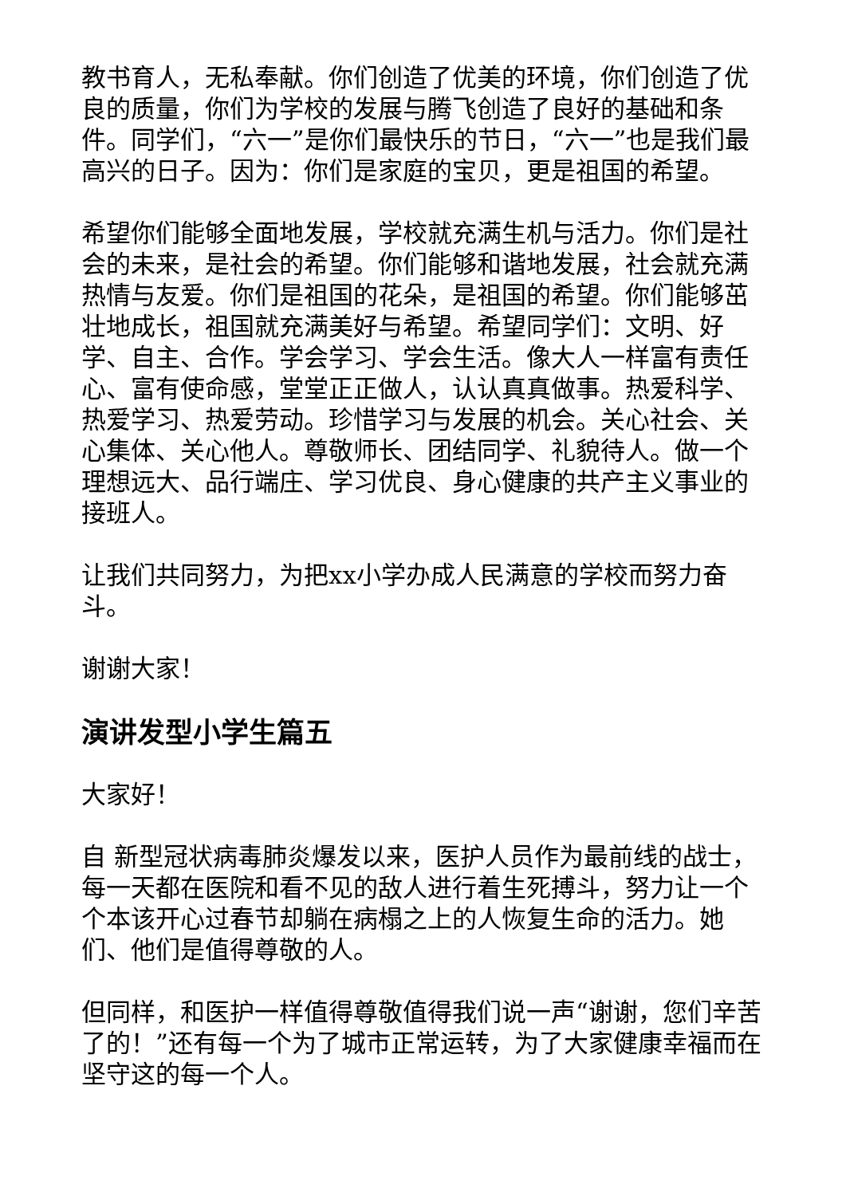教书育人，无私奉献。你们创造了优美的环境，你们创造了优良的质量，你们为学校的发展与腾飞创造了良好的基础和条件。同学们，“六一”是你们最快乐的节日，“六一”也是我们最高兴的日子。因为：你们是家庭的宝贝，更是祖国的希望。
希望你们能够全面地发展，学校就充满生机与活力。你们是社会的未来，是社会的希望。你们能够和谐地发展，社会就充满热情与友爱。你们是祖国的花朵，是祖国的希望。你们能够茁壮地成长，祖国就充满美好与希望。希望同学们：文明、好学、自主、合作。学会学习、学会生活。像大人一样富有责任心、富有使命感，堂堂正正做人，认认真真做事。热爱科学、热爱学习、热爱劳动。珍惜学习与发展的机会。关心社会、关心集体、关心他人。尊敬师长、团结同学、礼貌待人。做一个理想远大、品行端庄、学习优良、身心健康的共产主义事业的接班人。
让我们共同努力，为把xx小学办成人民满意的学校而努力奋斗。
谢谢大家！
演讲发型小学生篇五
大家好！
自 新型冠状病毒肺炎爆发以来，医护人员作为最前线的战士，每一天都在医院和看不见的敌人进行着生死搏斗，努力让一个个本该开心过春节却躺在病榻之上的人恢复生命的活力。她们、他们是值得尊敬的人。
但同样，和医护一样值得尊敬值得我们说一声“谢谢，您们辛苦了的！”还有每一个为了城市正常运转，为了大家健康幸福而在坚守这的每一个人。